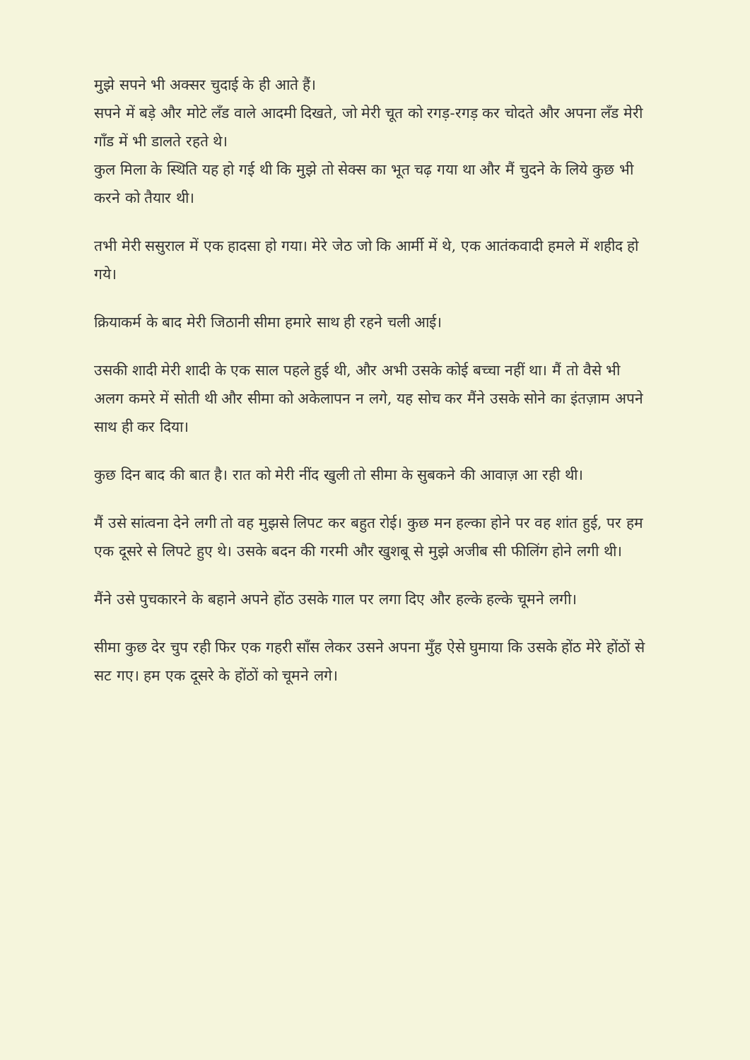मुझे सपने भी अक्सर चुदाई के ही आते हैं।
सपने में बड़े और मोटे लँड वाले आदमी दिखते, जो मेरी चूत को रगड़-रगड़ कर चोदते और अपना लँड मेरी गाँड में भी डालते रहते थे।
कुल मिला के स्थिति यह हो गई थी कि मुझे तो सेक्स का भूत चढ़ गया था और मैं चुदने के लिये कुछ भी करने को तैयार थी।
तभी मेरी ससुराल में एक हादसा हो गया। मेरे जेठ जो कि आर्मी में थे, एक आतंकवादी हमले में शहीद हो गये।
क्रियाकर्म के बाद मेरी जिठानी सीमा हमारे साथ ही रहने चली आई।
उसकी शादी मेरी शादी के एक साल पहले हुई थी, और अभी उसके कोई बच्चा नहीं था। मैं तो वैसे भी अलग कमरे में सोती थी और सीमा को अकेलापन न लगे, यह सोच कर मैंने उसके सोने का इंतज़ाम अपने साथ ही कर दिया।
कुछ दिन बाद की बात है। रात को मेरी नींद खुली तो सीमा के सुबकने की आवाज़ आ रही थी।
मैं उसे सांत्वना देने लगी तो वह मुझसे लिपट कर बहुत रोई। कुछ मन हल्का होने पर वह शांत हुई, पर हम एक दूसरे से लिपटे हुए थे। उसके बदन की गरमी और खुशबू से मुझे अजीब सी फीलिंग होने लगी थी।
मैंने उसे पुचकारने के बहाने अपने होंठ उसके गाल पर लगा दिए और हल्के हल्के चूमने लगी।
सीमा कुछ देर चुप रही फिर एक गहरी साँस लेकर उसने अपना मुँह ऐसे घुमाया कि उसके होंठ मेरे होंठों से सट गए। हम एक दूसरे के होंठों को चूमने लगे।